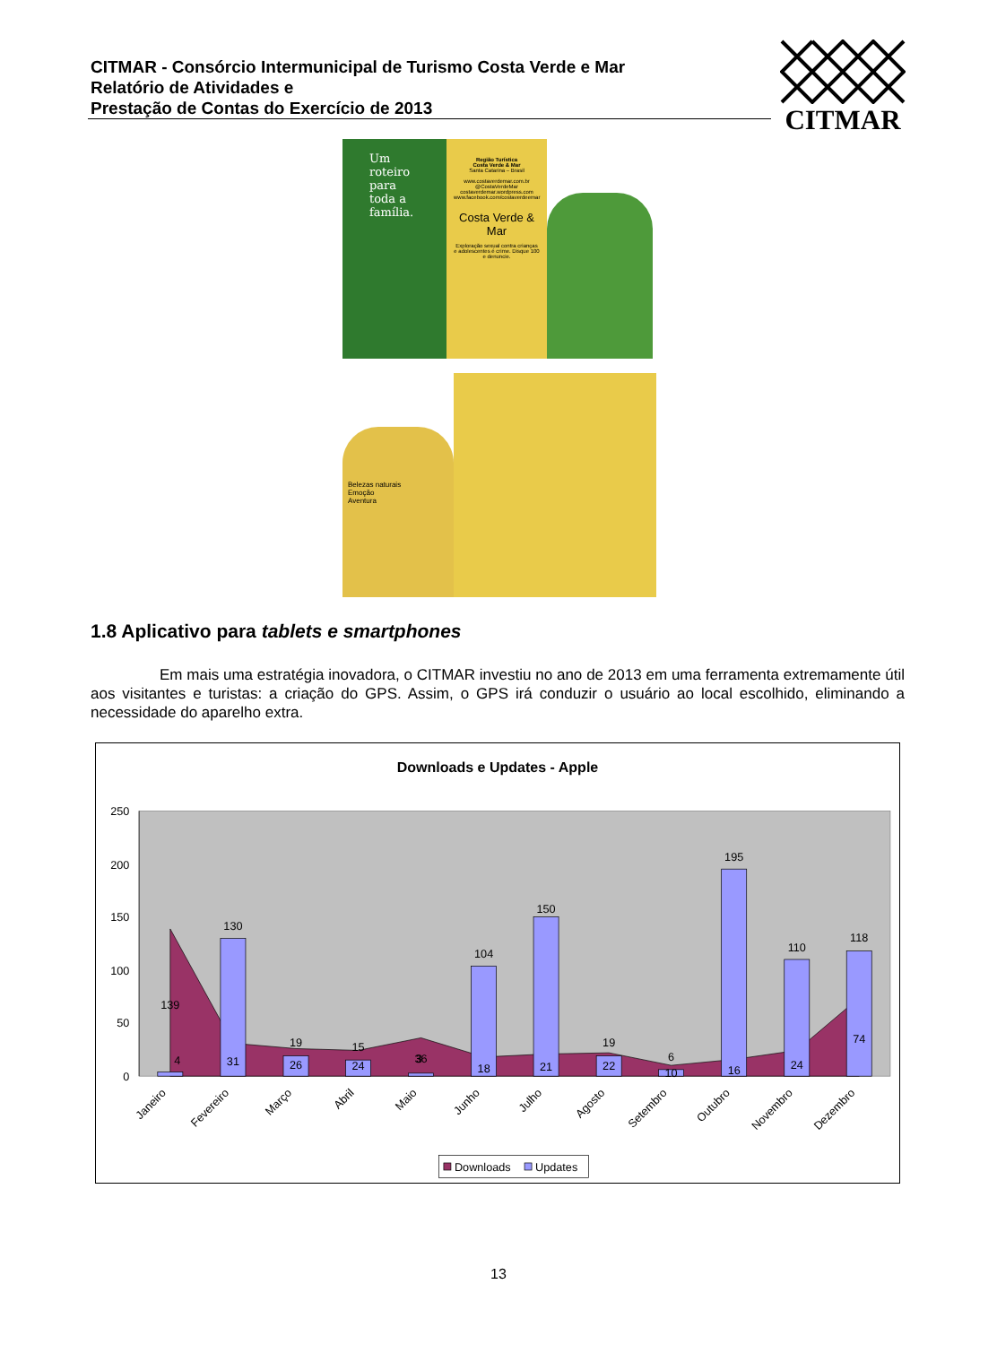CITMAR - Consórcio Intermunicipal de Turismo Costa Verde e Mar
Relatório de Atividades e
Prestação de Contas do Exercício de 2013
CITMAR
Um roteiro para toda a família.
Região Turística
Costa Verde & Mar
Santa Catarina – Brasil
www.costaverdemar.com.br
@CostaVerdeMar
costaverdemar.wordpress.com
www.facebook.com/costaverdeemar
Costa Verde & Mar
Exploração sexual contra crianças e adolescentes é crime. Disque 100 e denuncie.
Belezas naturais
Emoção
Aventura
1.8 Aplicativo para tablets e smartphones
Em mais uma estratégia inovadora, o CITMAR investiu no ano de 2013 em uma ferramenta extremamente útil aos visitantes e turistas: a criação do GPS. Assim, o GPS irá conduzir o usuário ao local escolhido, eliminando a necessidade do aparelho extra.
Downloads e Updates - Apple
250
200
150
100
50
0
139
4
130
31
19
26
15
24
36
3
104
18
150
21
19
22
6
10
195
16
110
24
118
74
Janeiro
Fevereiro
Março
Abril
Maio
Junho
Julho
Agosto
Setembro
Outubro
Novembro
Dezembro
Downloads
Updates
13